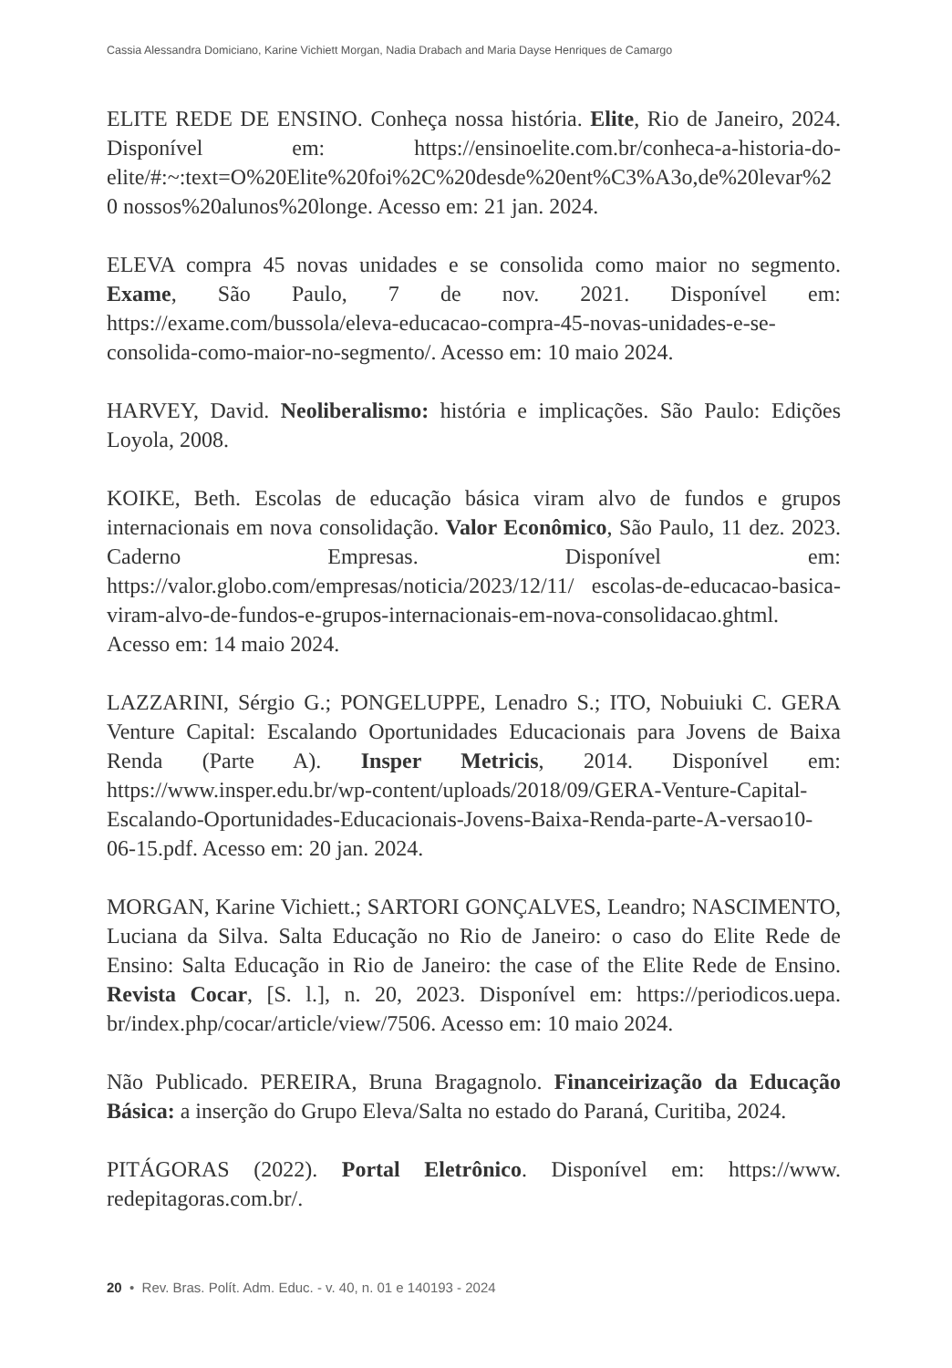Cassia Alessandra Domiciano, Karine Vichiett Morgan, Nadia Drabach and Maria Dayse Henriques de Camargo
ELITE REDE DE ENSINO. Conheça nossa história. Elite, Rio de Janeiro, 2024. Disponível em: https://ensinoelite.com.br/conheca-a-historia-do-elite/#:~:text=O%20Elite%20foi%2C%20desde%20ent%C3%A3o,de%20levar%20 nossos%20alunos%20longe. Acesso em: 21 jan. 2024.
ELEVA compra 45 novas unidades e se consolida como maior no segmento. Exame, São Paulo, 7 de nov. 2021. Disponível em: https://exame.com/bussola/eleva-educacao-compra-45-novas-unidades-e-se-consolida-como-maior-no-segmento/. Acesso em: 10 maio 2024.
HARVEY, David. Neoliberalismo: história e implicações. São Paulo: Edições Loyola, 2008.
KOIKE, Beth. Escolas de educação básica viram alvo de fundos e grupos internacionais em nova consolidação. Valor Econômico, São Paulo, 11 dez. 2023. Caderno Empresas. Disponível em: https://valor.globo.com/empresas/noticia/2023/12/11/ escolas-de-educacao-basica-viram-alvo-de-fundos-e-grupos-internacionais-em-nova-consolidacao.ghtml. Acesso em: 14 maio 2024.
LAZZARINI, Sérgio G.; PONGELUPPE, Lenadro S.; ITO, Nobuiuki C. GERA Venture Capital: Escalando Oportunidades Educacionais para Jovens de Baixa Renda (Parte A). Insper Metricis, 2014. Disponível em: https://www.insper.edu.br/wp-content/uploads/2018/09/GERA-Venture-Capital-Escalando-Oportunidades-Educacionais-Jovens-Baixa-Renda-parte-A-versao10-06-15.pdf. Acesso em: 20 jan. 2024.
MORGAN, Karine Vichiett.; SARTORI GONÇALVES, Leandro; NASCIMENTO, Luciana da Silva. Salta Educação no Rio de Janeiro: o caso do Elite Rede de Ensino: Salta Educação in Rio de Janeiro: the case of the Elite Rede de Ensino. Revista Cocar, [S. l.], n. 20, 2023. Disponível em: https://periodicos.uepa. br/index.php/cocar/article/view/7506. Acesso em: 10 maio 2024.
Não Publicado. PEREIRA, Bruna Bragagnolo. Financeirização da Educação Básica: a inserção do Grupo Eleva/Salta no estado do Paraná, Curitiba, 2024.
PITÁGORAS (2022). Portal Eletrônico. Disponível em: https://www. redepitagoras.com.br/.
20 • Rev. Bras. Polít. Adm. Educ. - v. 40, n. 01 e 140193 - 2024